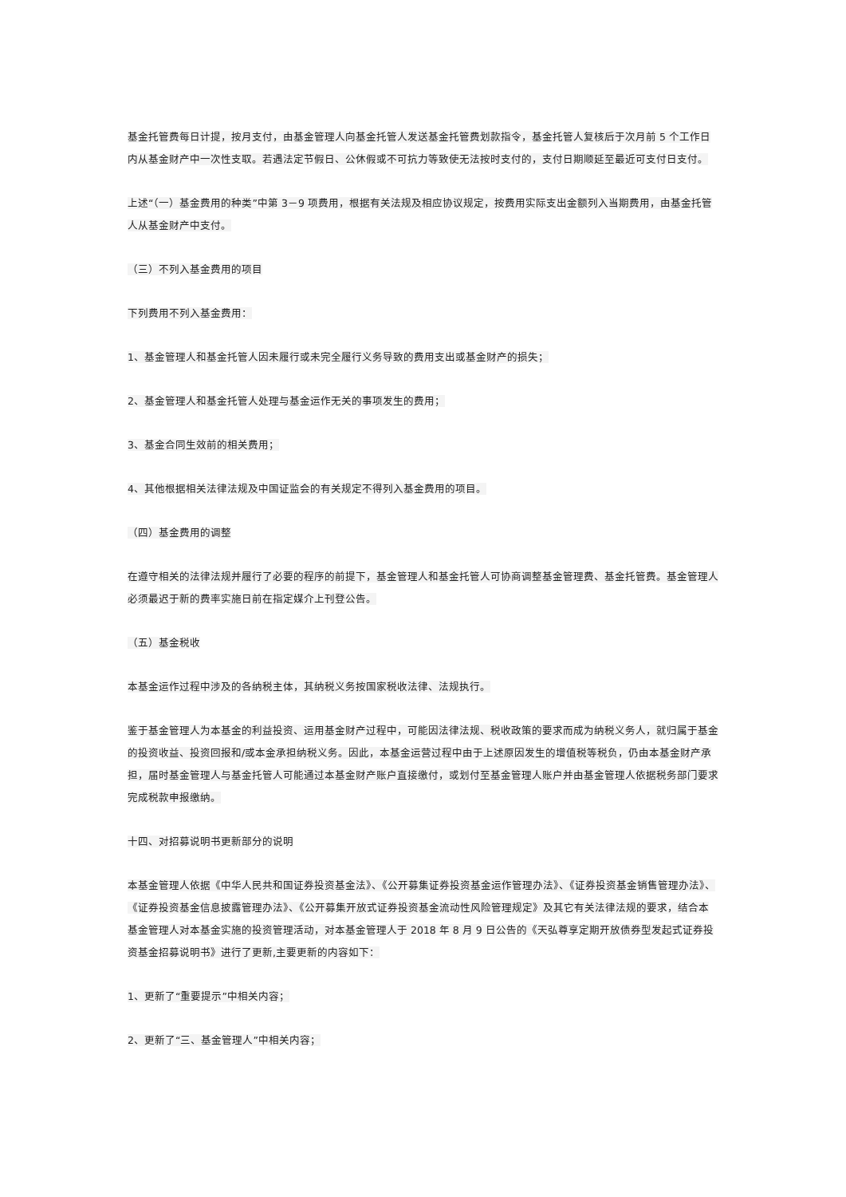基金托管费每日计提，按月支付，由基金管理人向基金托管人发送基金托管费划款指令，基金托管人复核后于次月前 5 个工作日内从基金财产中一次性支取。若遇法定节假日、公休假或不可抗力等致使无法按时支付的，支付日期顺延至最近可支付日支付。
上述“（一）基金费用的种类”中第 3－9 项费用，根据有关法规及相应协议规定，按费用实际支出金额列入当期费用，由基金托管人从基金财产中支付。
（三）不列入基金费用的项目
下列费用不列入基金费用：
1、基金管理人和基金托管人因未履行或未完全履行义务导致的费用支出或基金财产的损失；
2、基金管理人和基金托管人处理与基金运作无关的事项发生的费用；
3、基金合同生效前的相关费用；
4、其他根据相关法律法规及中国证监会的有关规定不得列入基金费用的项目。
（四）基金费用的调整
在遵守相关的法律法规并履行了必要的程序的前提下，基金管理人和基金托管人可协商调整基金管理费、基金托管费。基金管理人必须最迟于新的费率实施日前在指定媒介上刊登公告。
（五）基金税收
本基金运作过程中涉及的各纳税主体，其纳税义务按国家税收法律、法规执行。
鉴于基金管理人为本基金的利益投资、运用基金财产过程中，可能因法律法规、税收政策的要求而成为纳税义务人，就归属于基金的投资收益、投资回报和/或本金承担纳税义务。因此，本基金运营过程中由于上述原因发生的增值税等税负，仍由本基金财产承担，届时基金管理人与基金托管人可能通过本基金财产账户直接缴付，或划付至基金管理人账户并由基金管理人依据税务部门要求完成税款申报缴纳。
十四、对招募说明书更新部分的说明
本基金管理人依据《中华人民共和国证券投资基金法》、《公开募集证券投资基金运作管理办法》、《证券投资基金销售管理办法》、《证券投资基金信息披露管理办法》、《公开募集开放式证券投资基金流动性风险管理规定》及其它有关法律法规的要求，结合本基金管理人对本基金实施的投资管理活动，对本基金管理人于 2018 年 8 月 9 日公告的《天弘尊享定期开放债券型发起式证券投资基金招募说明书》进行了更新,主要更新的内容如下：
1、更新了“重要提示”中相关内容；
2、更新了“三、基金管理人”中相关内容；